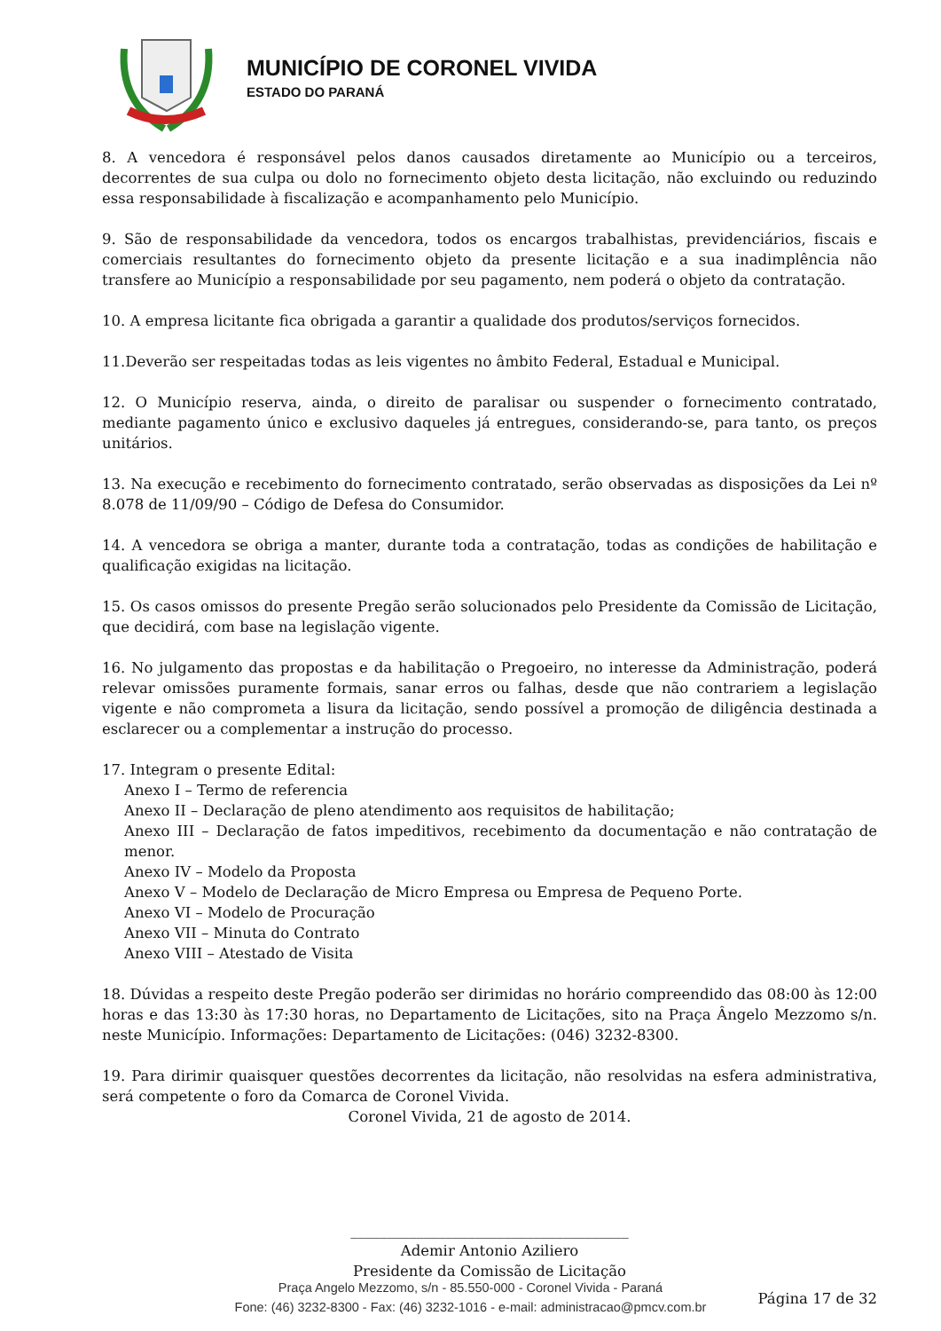MUNICÍPIO DE CORONEL VIVIDA
ESTADO DO PARANÁ
8. A vencedora é responsável pelos danos causados diretamente ao Município ou a terceiros, decorrentes de sua culpa ou dolo no fornecimento objeto desta licitação, não excluindo ou reduzindo essa responsabilidade à fiscalização e acompanhamento pelo Município.
9. São de responsabilidade da vencedora, todos os encargos trabalhistas, previdenciários, fiscais e comerciais resultantes do fornecimento objeto da presente licitação e a sua inadimplência não transfere ao Município a responsabilidade por seu pagamento, nem poderá o objeto da contratação.
10. A empresa licitante fica obrigada a garantir a qualidade dos produtos/serviços fornecidos.
11.Deverão ser respeitadas todas as leis vigentes no âmbito Federal, Estadual e Municipal.
12. O Município reserva, ainda, o direito de paralisar ou suspender o fornecimento contratado, mediante pagamento único e exclusivo daqueles já entregues, considerando-se, para tanto, os preços unitários.
13. Na execução e recebimento do fornecimento contratado, serão observadas as disposições da Lei nº 8.078 de 11/09/90 – Código de Defesa do Consumidor.
14. A vencedora se obriga a manter, durante toda a contratação, todas as condições de habilitação e qualificação exigidas na licitação.
15. Os casos omissos do presente Pregão serão solucionados pelo Presidente da Comissão de Licitação, que decidirá, com base na legislação vigente.
16. No julgamento das propostas e da habilitação o Pregoeiro, no interesse da Administração, poderá relevar omissões puramente formais, sanar erros ou falhas, desde que não contrariem a legislação vigente e não comprometa a lisura da licitação, sendo possível a promoção de diligência destinada a esclarecer ou a complementar a instrução do processo.
17. Integram o presente Edital:
Anexo I – Termo de referencia
Anexo II – Declaração de pleno atendimento aos requisitos de habilitação;
Anexo III – Declaração de fatos impeditivos, recebimento da documentação e não contratação de menor.
Anexo IV – Modelo da Proposta
Anexo V – Modelo de Declaração de Micro Empresa ou Empresa de Pequeno Porte.
Anexo VI – Modelo de Procuração
Anexo VII – Minuta do Contrato
Anexo VIII – Atestado de Visita
18. Dúvidas a respeito deste Pregão poderão ser dirimidas no horário compreendido das 08:00 às 12:00 horas e das 13:30 às 17:30 horas, no Departamento de Licitações, sito na Praça Ângelo Mezzomo s/n. neste Município. Informações: Departamento de Licitações: (046) 3232-8300.
19. Para dirimir quaisquer questões decorrentes da licitação, não resolvidas na esfera administrativa, será competente o foro da Comarca de Coronel Vivida.
Coronel Vivida, 21 de agosto de 2014.
______________________________________
Ademir Antonio Aziliero
Presidente da Comissão de Licitação
Página 17 de 32
Praça Angelo Mezzomo, s/n - 85.550-000 - Coronel Vivida - Paraná
Fone: (46) 3232-8300 - Fax: (46) 3232-1016 - e-mail: administracao@pmcv.com.br